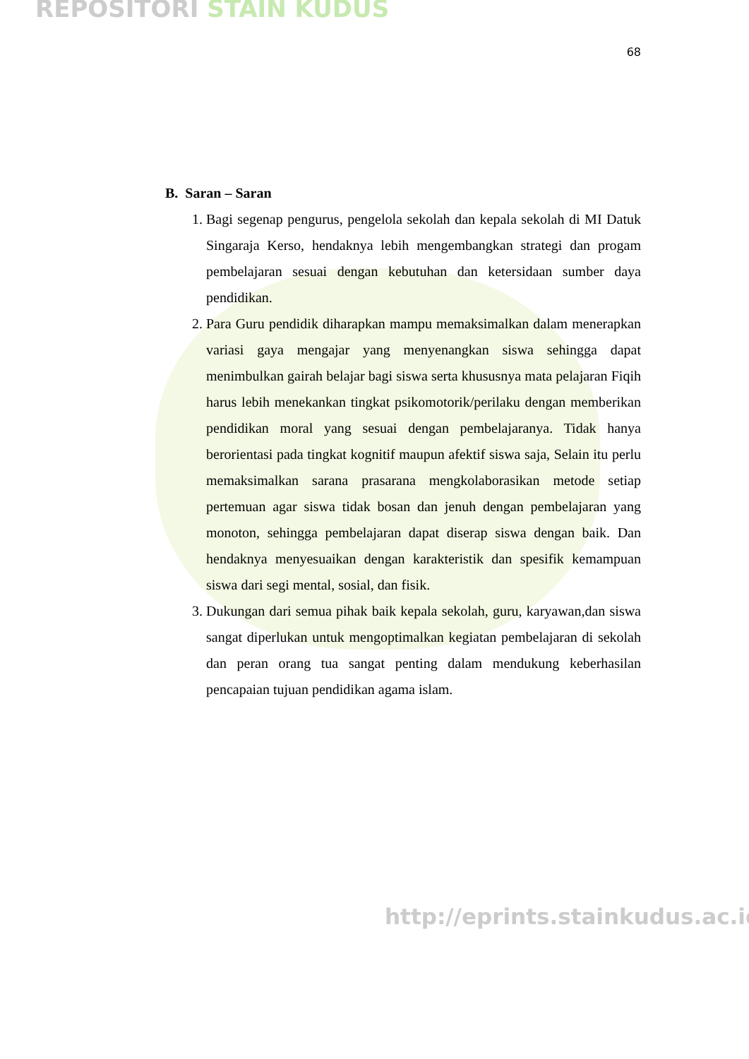REPOSITORI STAIN KUDUS
68
B. Saran – Saran
1. Bagi segenap pengurus, pengelola sekolah dan kepala sekolah di MI Datuk Singaraja Kerso, hendaknya lebih mengembangkan strategi dan progam pembelajaran sesuai dengan kebutuhan dan ketersidaan sumber daya pendidikan.
2. Para Guru pendidik diharapkan mampu memaksimalkan dalam menerapkan variasi gaya mengajar yang menyenangkan siswa sehingga dapat menimbulkan gairah belajar bagi siswa serta khususnya mata pelajaran Fiqih harus lebih menekankan tingkat psikomotorik/perilaku dengan memberikan pendidikan moral yang sesuai dengan pembelajaranya. Tidak hanya berorientasi pada tingkat kognitif maupun afektif siswa saja, Selain itu perlu memaksimalkan sarana prasarana mengkolaborasikan metode setiap pertemuan agar siswa tidak bosan dan jenuh dengan pembelajaran yang monoton, sehingga pembelajaran dapat diserap siswa dengan baik. Dan hendaknya menyesuaikan dengan karakteristik dan spesifik kemampuan siswa dari segi mental, sosial, dan fisik.
3. Dukungan dari semua pihak baik kepala sekolah, guru, karyawan,dan siswa sangat diperlukan untuk mengoptimalkan kegiatan pembelajaran di sekolah dan peran orang tua sangat penting dalam mendukung keberhasilan pencapaian tujuan pendidikan agama islam.
http://eprints.stainkudus.ac.id